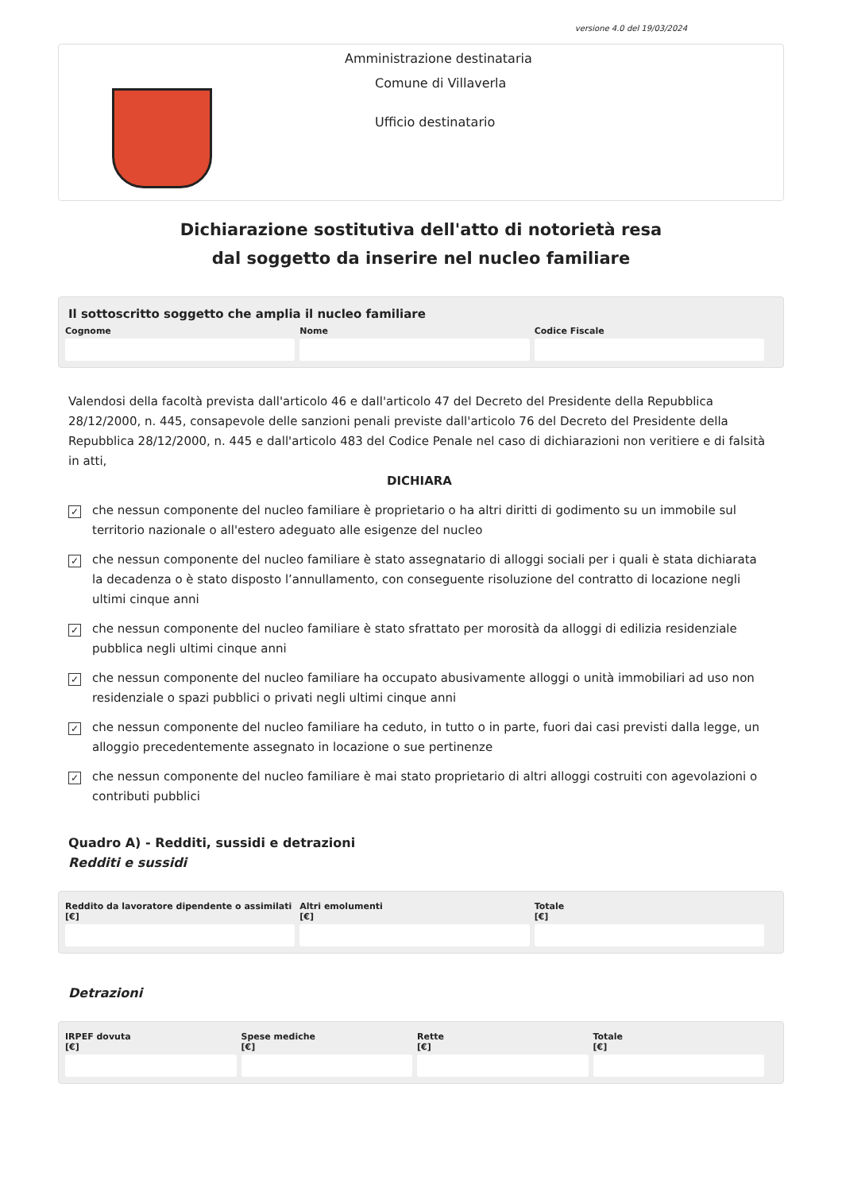versione 4.0 del 19/03/2024
Amministrazione destinataria
Comune di Villaverla
Ufficio destinatario
Dichiarazione sostitutiva dell'atto di notorietà resa
dal soggetto da inserire nel nucleo familiare
Il sottoscritto soggetto che amplia il nucleo familiare
Cognome Nome Codice Fiscale
Valendosi della facoltà prevista dall'articolo 46 e dall'articolo 47 del Decreto del Presidente della Repubblica 28/12/2000, n. 445, consapevole delle sanzioni penali previste dall'articolo 76 del Decreto del Presidente della Repubblica 28/12/2000, n. 445 e dall'articolo 483 del Codice Penale nel caso di dichiarazioni non veritiere e di falsità in atti,
DICHIARA
✓
che nessun componente del nucleo familiare è proprietario o ha altri diritti di godimento su un immobile sul territorio nazionale o all'estero adeguato alle esigenze del nucleo
✓
che nessun componente del nucleo familiare è stato assegnatario di alloggi sociali per i quali è stata dichiarata la decadenza o è stato disposto l’annullamento, con conseguente risoluzione del contratto di locazione negli ultimi cinque anni
✓
che nessun componente del nucleo familiare è stato sfrattato per morosità da alloggi di edilizia residenziale pubblica negli ultimi cinque anni
✓
che nessun componente del nucleo familiare ha occupato abusivamente alloggi o unità immobiliari ad uso non residenziale o spazi pubblici o privati negli ultimi cinque anni
✓
che nessun componente del nucleo familiare ha ceduto, in tutto o in parte, fuori dai casi previsti dalla legge, un alloggio precedentemente assegnato in locazione o sue pertinenze
✓
che nessun componente del nucleo familiare è mai stato proprietario di altri alloggi costruiti con agevolazioni o contributi pubblici
Quadro A) - Redditi, sussidi e detrazioni
Redditi e sussidi
Reddito da lavoratore dipendente o assimilati
[€]
Altri emolumenti
[€]
Totale
[€]
Detrazioni
IRPEF dovuta
[€]
Spese mediche
[€]
Rette
[€]
Totale
[€]